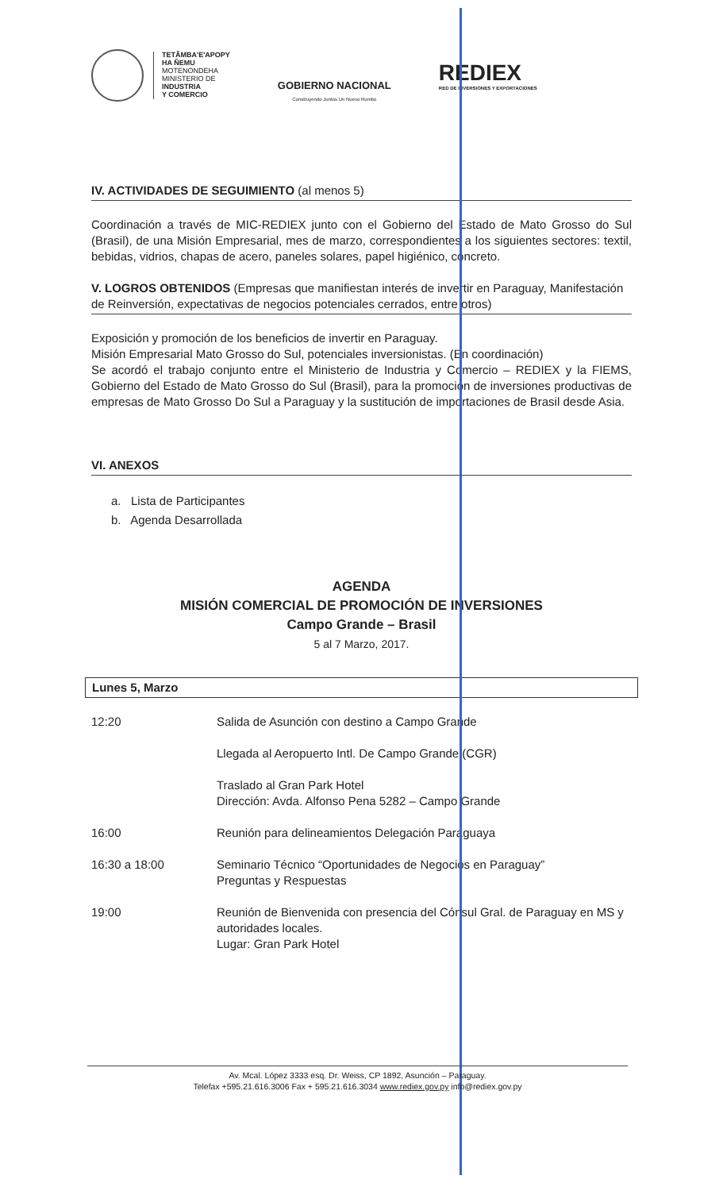TETÃMBA'E'APOPY
HA ÑEMU
MOTENONDEHA
MINISTERIO DE
INDUSTRIA
Y COMERCIO
GOBIERNO NACIONAL
Construyendo Juntos Un Nuevo Rumbo
REDIEX
RED DE INVERSIONES Y EXPORTACIONES
IV. ACTIVIDADES DE SEGUIMIENTO (al menos 5)
Coordinación a través de MIC-REDIEX junto con el Gobierno del Estado de Mato Grosso do Sul (Brasil), de una Misión Empresarial, mes de marzo, correspondientes a los siguientes sectores: textil, bebidas, vidrios, chapas de acero, paneles solares, papel higiénico, concreto.
V. LOGROS OBTENIDOS (Empresas que manifiestan interés de invertir en Paraguay, Manifestación de Reinversión, expectativas de negocios potenciales cerrados, entre otros)
Exposición y promoción de los beneficios de invertir en Paraguay.
Misión Empresarial Mato Grosso do Sul, potenciales inversionistas. (En coordinación)
Se acordó el trabajo conjunto entre el Ministerio de Industria y Comercio – REDIEX y la FIEMS, Gobierno del Estado de Mato Grosso do Sul (Brasil), para la promoción de inversiones productivas de empresas de Mato Grosso Do Sul a Paraguay y la sustitución de importaciones de Brasil desde Asia.
VI. ANEXOS
a. Lista de Participantes
b. Agenda Desarrollada
AGENDA
MISIÓN COMERCIAL DE PROMOCIÓN DE INVERSIONES
Campo Grande – Brasil
5 al 7 Marzo, 2017.
Lunes 5, Marzo
| 12:20 | Salida de Asunción con destino a Campo Grande |
| | Llegada al Aeropuerto Intl. De Campo Grande (CGR) |
| | Traslado al Gran Park Hotel Dirección: Avda. Alfonso Pena 5282 – Campo Grande |
| 16:00 | Reunión para delineamientos Delegación Paraguaya |
| 16:30 a 18:00 | Seminario Técnico “Oportunidades de Negocios en Paraguay” Preguntas y Respuestas |
| 19:00 | Reunión de Bienvenida con presencia del Cónsul Gral. de Paraguay en MS y autoridades locales. Lugar: Gran Park Hotel |
Av. Mcal. López 3333 esq. Dr. Weiss, CP 1892, Asunción – Paraguay.
Telefax +595.21.616.3006 Fax + 595.21.616.3034 www.rediex.gov.py info@rediex.gov.py